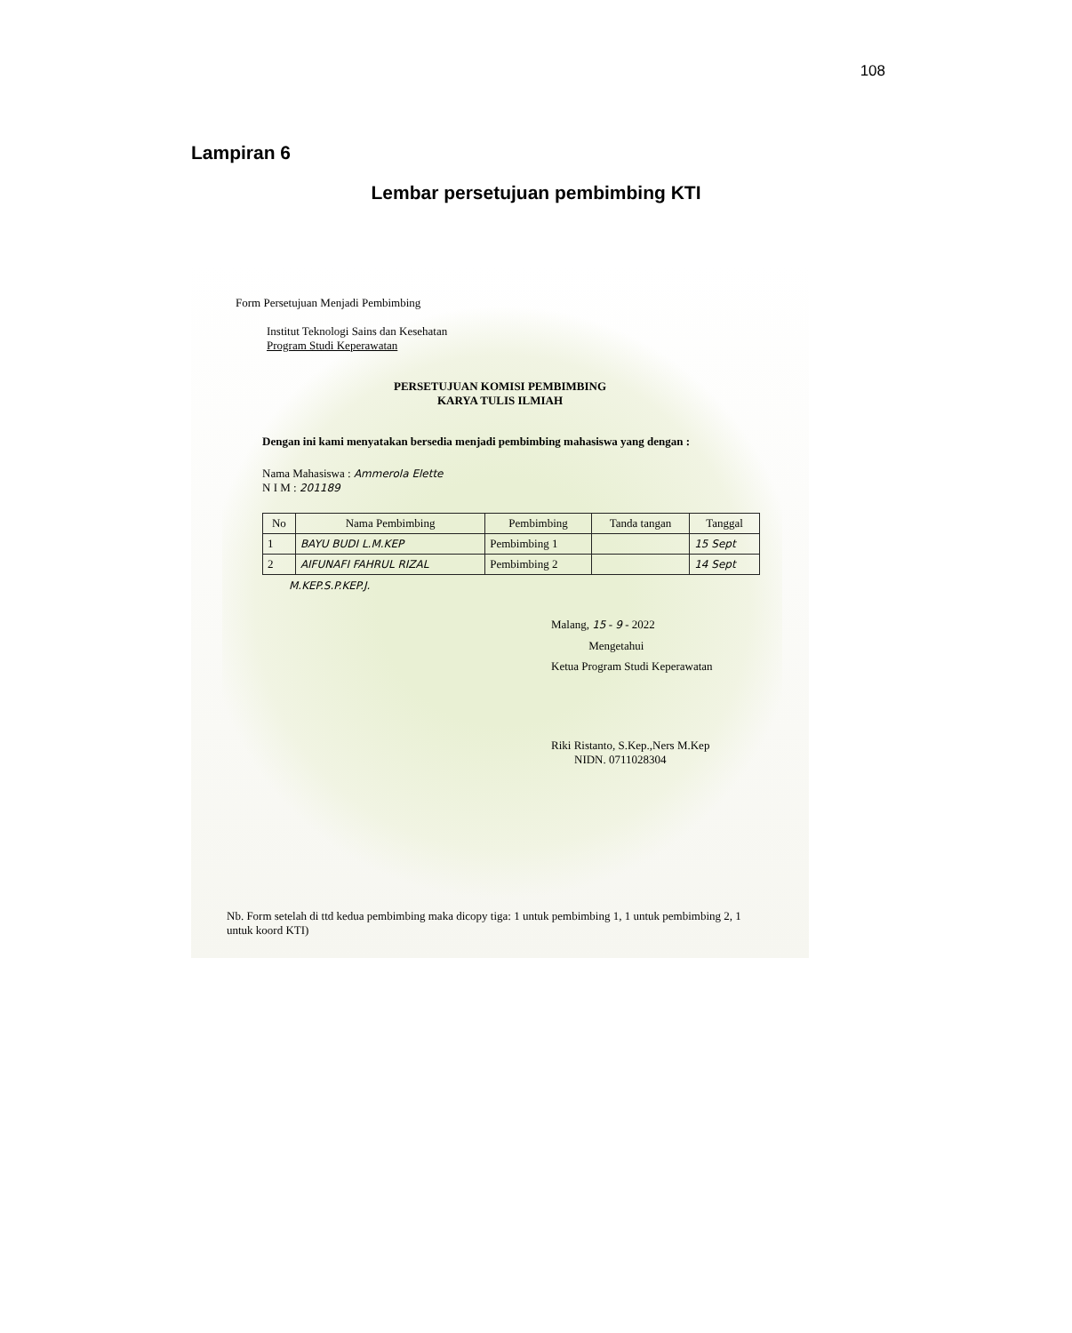108
Lampiran 6
Lembar persetujuan pembimbing KTI
Form Persetujuan Menjadi Pembimbing
Institut Teknologi Sains dan Kesehatan
Program Studi Keperawatan
PERSETUJUAN KOMISI PEMBIMBING
KARYA TULIS ILMIAH
Dengan ini kami menyatakan bersedia menjadi pembimbing mahasiswa yang dengan :
Nama Mahasiswa : Ammerola Elette
N I M : 201189
| No | Nama Pembimbing | Pembimbing | Tanda tangan | Tanggal |
| --- | --- | --- | --- | --- |
| 1 | BAYU BUDI L.M.KEP | Pembimbing 1 | | 15 Sept |
| 2 | AIFUNAFI FAHRUL RIZAL | Pembimbing 2 | | 14 Sept |
M.KEP.S.P.KEP.J.
Malang, 15 - 9 - 2022
Mengetahui
Ketua Program Studi Keperawatan
Riki Ristanto, S.Kep.,Ners M.Kep
NIDN. 0711028304
Nb. Form setelah di ttd kedua pembimbing maka dicopy tiga: 1 untuk pembimbing 1, 1 untuk pembimbing 2, 1 untuk koord KTI)